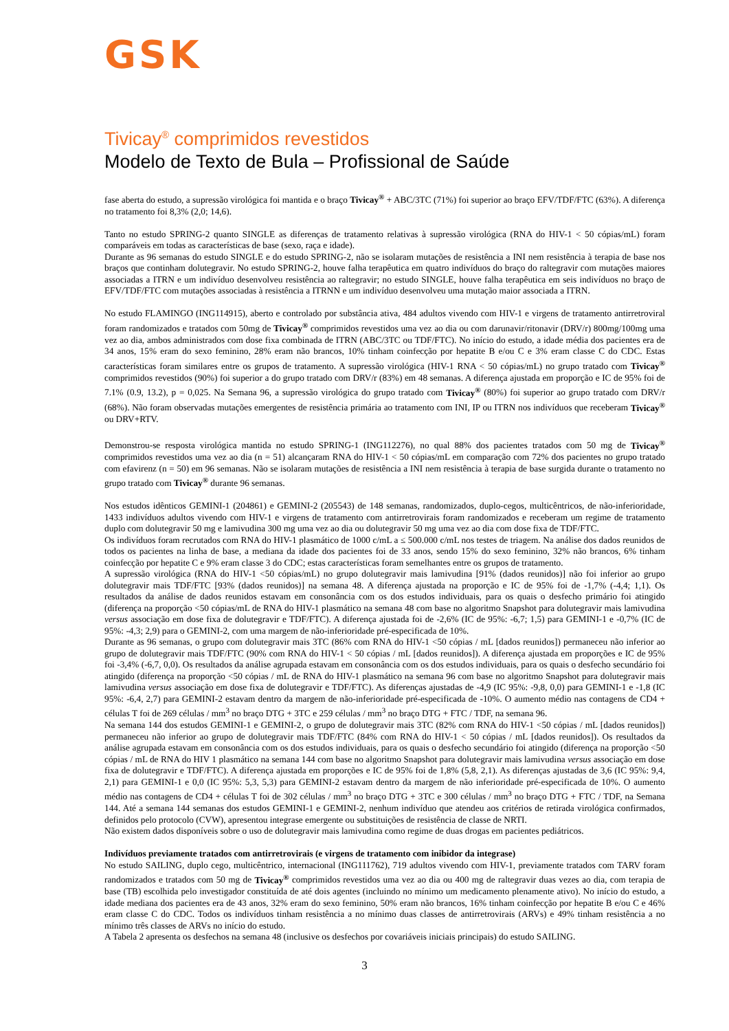GSK
Tivicay<sup>®</sup> comprimidos revestidos
Modelo de Texto de Bula – Profissional de Saúde
fase aberta do estudo, a supressão virológica foi mantida e o braço Tivicay<sup>®</sup> + ABC/3TC (71%) foi superior ao braço EFV/TDF/FTC (63%). A diferença no tratamento foi 8,3% (2,0; 14,6).
Tanto no estudo SPRING-2 quanto SINGLE as diferenças de tratamento relativas à supressão virológica (RNA do HIV-1 < 50 cópias/mL) foram comparáveis em todas as características de base (sexo, raça e idade).
Durante as 96 semanas do estudo SINGLE e do estudo SPRING-2, não se isolaram mutações de resistência a INI nem resistência à terapia de base nos braços que continham dolutegravir. No estudo SPRING-2, houve falha terapêutica em quatro indivíduos do braço do raltegravir com mutações maiores associadas a ITRN e um indivíduo desenvolveu resistência ao raltegravir; no estudo SINGLE, houve falha terapêutica em seis indivíduos no braço de EFV/TDF/FTC com mutações associadas à resistência a ITRNN e um indivíduo desenvolveu uma mutação maior associada a ITRN.
No estudo FLAMINGO (ING114915), aberto e controlado por substância ativa, 484 adultos vivendo com HIV-1 e virgens de tratamento antirretroviral foram randomizados e tratados com 50mg de Tivicay<sup>®</sup> comprimidos revestidos uma vez ao dia ou com darunavir/ritonavir (DRV/r) 800mg/100mg uma vez ao dia, ambos administrados com dose fixa combinada de ITRN (ABC/3TC ou TDF/FTC). No início do estudo, a idade média dos pacientes era de 34 anos, 15% eram do sexo feminino, 28% eram não brancos, 10% tinham coinfecção por hepatite B e/ou C e 3% eram classe C do CDC. Estas características foram similares entre os grupos de tratamento. A supressão virológica (HIV-1 RNA < 50 cópias/mL) no grupo tratado com Tivicay<sup>®</sup> comprimidos revestidos (90%) foi superior a do grupo tratado com DRV/r (83%) em 48 semanas. A diferença ajustada em proporção e IC de 95% foi de 7.1% (0.9, 13.2), p = 0,025. Na Semana 96, a supressão virológica do grupo tratado com Tivicay<sup>®</sup> (80%) foi superior ao grupo tratado com DRV/r (68%). Não foram observadas mutações emergentes de resistência primária ao tratamento com INI, IP ou ITRN nos indivíduos que receberam Tivicay<sup>®</sup> ou DRV+RTV.
Demonstrou-se resposta virológica mantida no estudo SPRING-1 (ING112276), no qual 88% dos pacientes tratados com 50 mg de Tivicay<sup>®</sup> comprimidos revestidos uma vez ao dia (n = 51) alcançaram RNA do HIV-1 < 50 cópias/mL em comparação com 72% dos pacientes no grupo tratado com efavirenz (n = 50) em 96 semanas. Não se isolaram mutações de resistência a INI nem resistência à terapia de base surgida durante o tratamento no grupo tratado com Tivicay<sup>®</sup> durante 96 semanas.
Nos estudos idênticos GEMINI-1 (204861) e GEMINI-2 (205543) de 148 semanas, randomizados, duplo-cegos, multicêntricos, de não-inferioridade, 1433 indivíduos adultos vivendo com HIV-1 e virgens de tratamento com antirretrovirais foram randomizados e receberam um regime de tratamento duplo com dolutegravir 50 mg e lamivudina 300 mg uma vez ao dia ou dolutegravir 50 mg uma vez ao dia com dose fixa de TDF/FTC.
Os indivíduos foram recrutados com RNA do HIV-1 plasmático de 1000 c/mL a ≤ 500.000 c/mL nos testes de triagem. Na análise dos dados reunidos de todos os pacientes na linha de base, a mediana da idade dos pacientes foi de 33 anos, sendo 15% do sexo feminino, 32% não brancos, 6% tinham coinfecção por hepatite C e 9% eram classe 3 do CDC; estas características foram semelhantes entre os grupos de tratamento.
A supressão virológica (RNA do HIV-1 <50 cópias/mL) no grupo dolutegravir mais lamivudina [91% (dados reunidos)] não foi inferior ao grupo dolutegravir mais TDF/FTC [93% (dados reunidos)] na semana 48. A diferença ajustada na proporção e IC de 95% foi de -1,7% (-4,4; 1,1). Os resultados da análise de dados reunidos estavam em consonância com os dos estudos individuais, para os quais o desfecho primário foi atingido (diferença na proporção <50 cópias/mL de RNA do HIV-1 plasmático na semana 48 com base no algoritmo Snapshot para dolutegravir mais lamivudina versus associação em dose fixa de dolutegravir e TDF/FTC). A diferença ajustada foi de -2,6% (IC de 95%: -6,7; 1,5) para GEMINI-1 e -0,7% (IC de 95%: -4,3; 2,9) para o GEMINI-2, com uma margem de não-inferioridade pré-especificada de 10%.
Durante as 96 semanas, o grupo com dolutegravir mais 3TC (86% com RNA do HIV-1 <50 cópias / mL [dados reunidos]) permaneceu não inferior ao grupo de dolutegravir mais TDF/FTC (90% com RNA do HIV-1 < 50 cópias / mL [dados reunidos]). A diferença ajustada em proporções e IC de 95% foi -3,4% (-6,7, 0,0). Os resultados da análise agrupada estavam em consonância com os dos estudos individuais, para os quais o desfecho secundário foi atingido (diferença na proporção <50 cópias / mL de RNA do HIV-1 plasmático na semana 96 com base no algoritmo Snapshot para dolutegravir mais lamivudina versus associação em dose fixa de dolutegravir e TDF/FTC). As diferenças ajustadas de -4,9 (IC 95%: -9,8, 0,0) para GEMINI-1 e -1,8 (IC 95%: -6,4, 2,7) para GEMINI-2 estavam dentro da margem de não-inferioridade pré-especificada de -10%. O aumento médio nas contagens de CD4 + células T foi de 269 células / mm<sup>3</sup> no braço DTG + 3TC e 259 células / mm<sup>3</sup> no braço DTG + FTC / TDF, na semana 96.
Na semana 144 dos estudos GEMINI-1 e GEMINI-2, o grupo de dolutegravir mais 3TC (82% com RNA do HIV-1 <50 cópias / mL [dados reunidos]) permaneceu não inferior ao grupo de dolutegravir mais TDF/FTC (84% com RNA do HIV-1 < 50 cópias / mL [dados reunidos]). Os resultados da análise agrupada estavam em consonância com os dos estudos individuais, para os quais o desfecho secundário foi atingido (diferença na proporção <50 cópias / mL de RNA do HIV 1 plasmático na semana 144 com base no algoritmo Snapshot para dolutegravir mais lamivudina versus associação em dose fixa de dolutegravir e TDF/FTC). A diferença ajustada em proporções e IC de 95% foi de 1,8% (5,8, 2,1). As diferenças ajustadas de 3,6 (IC 95%: 9,4, 2,1) para GEMINI-1 e 0,0 (IC 95%: 5,3, 5,3) para GEMINI-2 estavam dentro da margem de não inferioridade pré-especificada de 10%. O aumento médio nas contagens de CD4 + células T foi de 302 células / mm<sup>3</sup> no braço DTG + 3TC e 300 células / mm<sup>3</sup> no braço DTG + FTC / TDF, na Semana 144. Até a semana 144 semanas dos estudos GEMINI-1 e GEMINI-2, nenhum indivíduo que atendeu aos critérios de retirada virológica confirmados, definidos pelo protocolo (CVW), apresentou integrase emergente ou substituições de resistência de classe de NRTI.
Não existem dados disponíveis sobre o uso de dolutegravir mais lamivudina como regime de duas drogas em pacientes pediátricos.
Indivíduos previamente tratados com antirretrovirais (e virgens de tratamento com inibidor da integrase)
No estudo SAILING, duplo cego, multicêntrico, internacional (ING111762), 719 adultos vivendo com HIV-1, previamente tratados com TARV foram randomizados e tratados com 50 mg de Tivicay<sup>®</sup> comprimidos revestidos uma vez ao dia ou 400 mg de raltegravir duas vezes ao dia, com terapia de base (TB) escolhida pelo investigador constituída de até dois agentes (incluindo no mínimo um medicamento plenamente ativo). No início do estudo, a idade mediana dos pacientes era de 43 anos, 32% eram do sexo feminino, 50% eram não brancos, 16% tinham coinfecção por hepatite B e/ou C e 46% eram classe C do CDC. Todos os indivíduos tinham resistência a no mínimo duas classes de antirretrovirais (ARVs) e 49% tinham resistência a no mínimo três classes de ARVs no início do estudo.
A Tabela 2 apresenta os desfechos na semana 48 (inclusive os desfechos por covariáveis iniciais principais) do estudo SAILING.
3